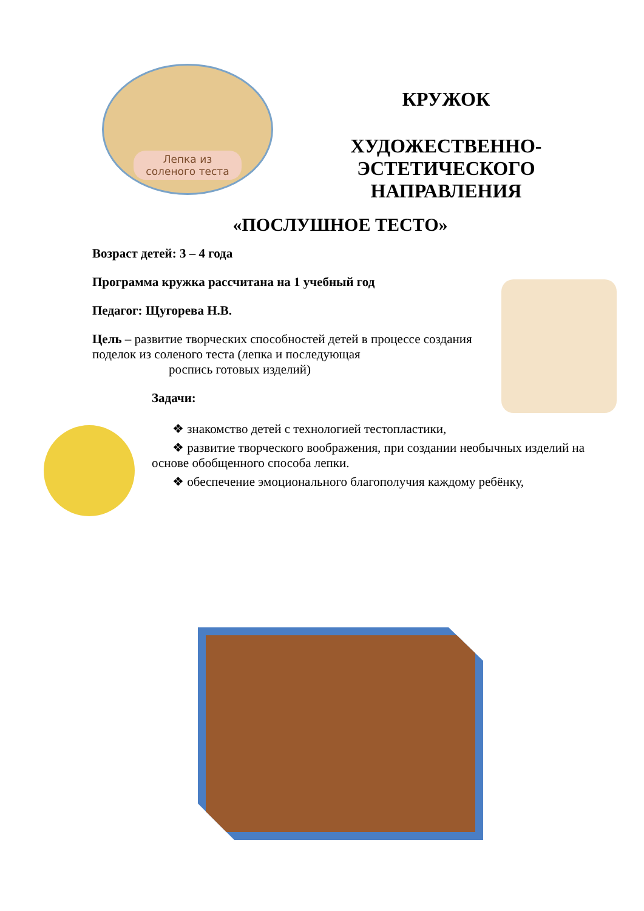Лепка из
соленого теста
КРУЖОК
ХУДОЖЕСТВЕННО-
ЭСТЕТИЧЕСКОГО
НАПРАВЛЕНИЯ
«ПОСЛУШНОЕ ТЕСТО»
Возраст детей: 3 – 4 года
Программа кружка рассчитана на 1 учебный год
Педагог: Щугорева Н.В.
Цель – развитие творческих способностей детей в процессе создания поделок из соленого теста (лепка и последующая
роспись готовых изделий)
Задачи:
❖ знакомство детей с технологией тестопластики,
❖ развитие творческого воображения, при создании необычных изделий на основе обобщенного способа лепки.
❖ обеспечение эмоционального благополучия каждому ребёнку,